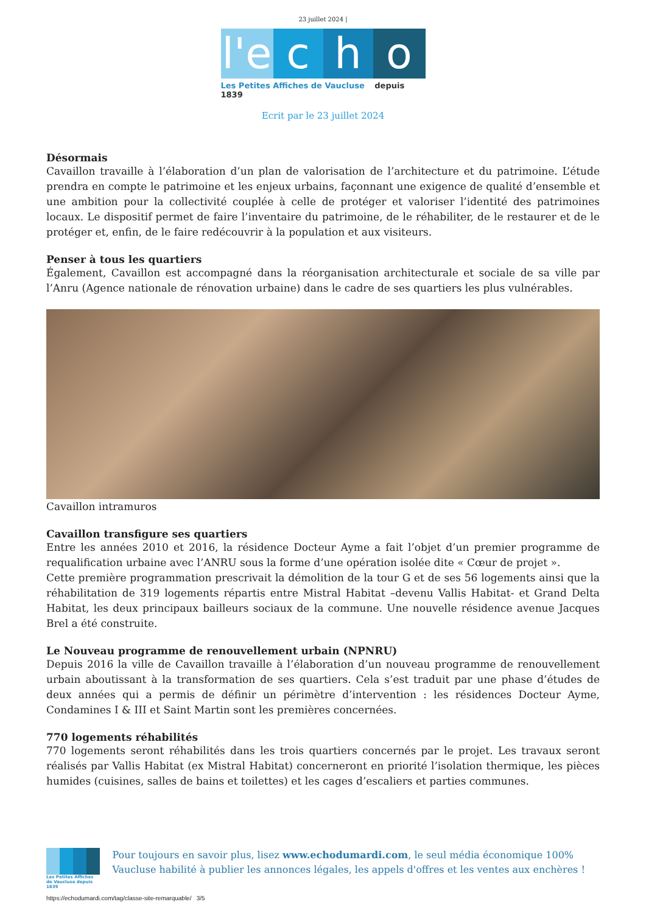23 juillet 2024 |
l'e
c h o
Les Petites Affiches de Vaucluse depuis 1839
Ecrit par le 23 juillet 2024
Désormais
Cavaillon travaille à l’élaboration d’un plan de valorisation de l’architecture et du patrimoine. L’étude prendra en compte le patrimoine et les enjeux urbains, façonnant une exigence de qualité d’ensemble et une ambition pour la collectivité couplée à celle de protéger et valoriser l’identité des patrimoines locaux. Le dispositif permet de faire l’inventaire du patrimoine, de le réhabiliter, de le restaurer et de le protéger et, enfin, de le faire redécouvrir à la population et aux visiteurs.
Penser à tous les quartiers
Également, Cavaillon est accompagné dans la réorganisation architecturale et sociale de sa ville par l’Anru (Agence nationale de rénovation urbaine) dans le cadre de ses quartiers les plus vulnérables.
Cavaillon intramuros
Cavaillon transfigure ses quartiers
Entre les années 2010 et 2016, la résidence Docteur Ayme a fait l’objet d’un premier programme de requalification urbaine avec l’ANRU sous la forme d’une opération isolée dite « Cœur de projet ».
Cette première programmation prescrivait la démolition de la tour G et de ses 56 logements ainsi que la réhabilitation de 319 logements répartis entre Mistral Habitat –devenu Vallis Habitat- et Grand Delta Habitat, les deux principaux bailleurs sociaux de la commune. Une nouvelle résidence avenue Jacques Brel a été construite.
Le Nouveau programme de renouvellement urbain (NPNRU)
Depuis 2016 la ville de Cavaillon travaille à l’élaboration d’un nouveau programme de renouvellement urbain aboutissant à la transformation de ses quartiers. Cela s’est traduit par une phase d’études de deux années qui a permis de définir un périmètre d’intervention : les résidences Docteur Ayme, Condamines I & III et Saint Martin sont les premières concernées.
770 logements réhabilités
770 logements seront réhabilités dans les trois quartiers concernés par le projet. Les travaux seront réalisés par Vallis Habitat (ex Mistral Habitat) concerneront en priorité l’isolation thermique, les pièces humides (cuisines, salles de bains et toilettes) et les cages d’escaliers et parties communes.
Les Petites Affiches de Vaucluse depuis 1839
Pour toujours en savoir plus, lisez www.echodumardi.com, le seul média économique 100% Vaucluse habilité à publier les annonces légales, les appels d'offres et les ventes aux enchères !
https://echodumardi.com/tag/classe-site-remarquable/ 3/5